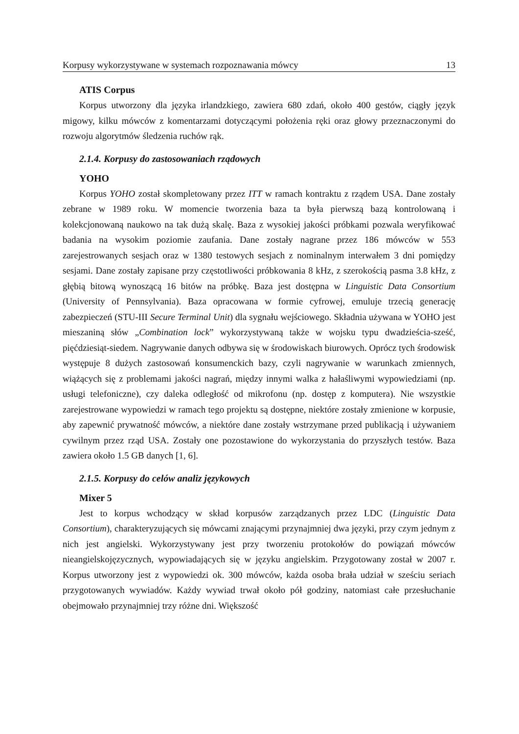Korpusy wykorzystywane w systemach rozpoznawania mówcy 13
ATIS Corpus
Korpus utworzony dla języka irlandzkiego, zawiera 680 zdań, około 400 gestów, ciągły język migowy, kilku mówców z komentarzami dotyczącymi położenia ręki oraz głowy przeznaczonymi do rozwoju algorytmów śledzenia ruchów rąk.
2.1.4. Korpusy do zastosowaniach rządowych
YOHO
Korpus YOHO został skompletowany przez ITT w ramach kontraktu z rządem USA. Dane zostały zebrane w 1989 roku. W momencie tworzenia baza ta była pierwszą bazą kontrolowaną i kolekcjonowaną naukowo na tak dużą skalę. Baza z wysokiej jakości próbkami pozwala weryfikować badania na wysokim poziomie zaufania. Dane zostały nagrane przez 186 mówców w 553 zarejestrowanych sesjach oraz w 1380 testowych sesjach z nominalnym interwałem 3 dni pomiędzy sesjami. Dane zostały zapisane przy częstotliwości próbkowania 8 kHz, z szerokością pasma 3.8 kHz, z głębią bitową wynoszącą 16 bitów na próbkę. Baza jest dostępna w Linguistic Data Consortium (University of Pennsylvania). Baza opracowana w formie cyfrowej, emuluje trzecią generację zabezpieczeń (STU-III Secure Terminal Unit) dla sygnału wejściowego. Składnia używana w YOHO jest mieszaniną słów „Combination lock” wykorzystywaną także w wojsku typu dwadzieścia-sześć, pięćdziesiąt-siedem. Nagrywanie danych odbywa się w środowiskach biurowych. Oprócz tych środowisk występuje 8 dużych zastosowań konsumenckich bazy, czyli nagrywanie w warunkach zmiennych, wiążących się z problemami jakości nagrań, między innymi walka z hałaśliwymi wypowiedziami (np. usługi telefoniczne), czy daleka odległość od mikrofonu (np. dostęp z komputera). Nie wszystkie zarejestrowane wypowiedzi w ramach tego projektu są dostępne, niektóre zostały zmienione w korpusie, aby zapewnić prywatność mówców, a niektóre dane zostały wstrzymane przed publikacją i używaniem cywilnym przez rząd USA. Zostały one pozostawione do wykorzystania do przyszłych testów. Baza zawiera około 1.5 GB danych [1, 6].
2.1.5. Korpusy do celów analiz językowych
Mixer 5
Jest to korpus wchodzący w skład korpusów zarządzanych przez LDC (Linguistic Data Consortium), charakteryzujących się mówcami znającymi przynajmniej dwa języki, przy czym jednym z nich jest angielski. Wykorzystywany jest przy tworzeniu protokołów do powiązań mówców nieangielskojęzycznych, wypowiadających się w języku angielskim. Przygotowany został w 2007 r. Korpus utworzony jest z wypowiedzi ok. 300 mówców, każda osoba brała udział w sześciu seriach przygotowanych wywiadów. Każdy wywiad trwał około pół godziny, natomiast całe przesłuchanie obejmowało przynajmniej trzy różne dni. Większość